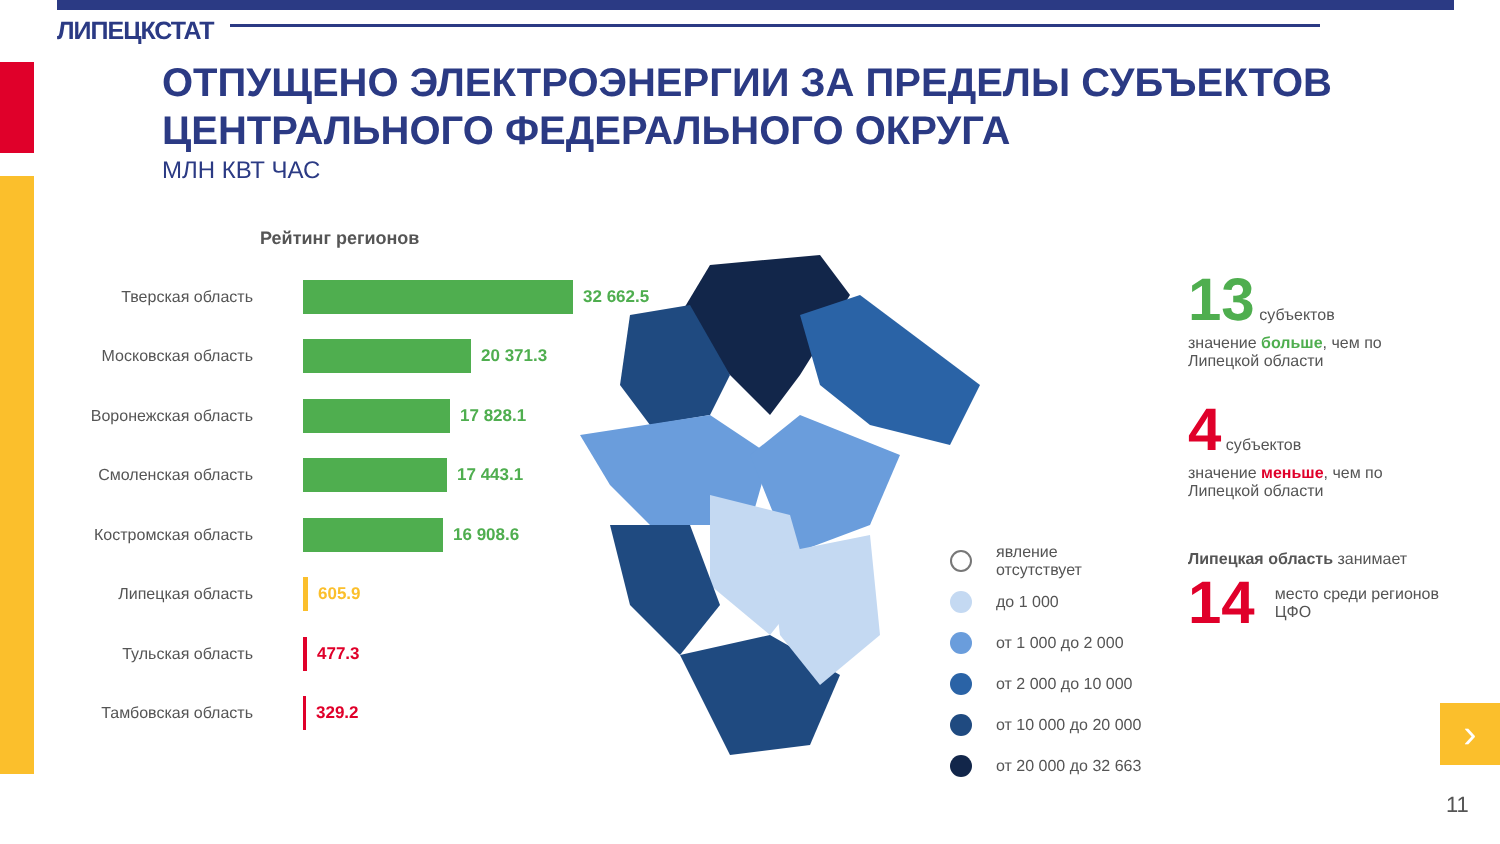ЛИПЕЦКСТАТ
ОТПУЩЕНО ЭЛЕКТРОЭНЕРГИИ ЗА ПРЕДЕЛЫ СУБЪЕКТОВ
ЦЕНТРАЛЬНОГО ФЕДЕРАЛЬНОГО ОКРУГА
МЛН КВТ ЧАС
Рейтинг регионов
Тверская область 32 662.5
Московская область 20 371.3
Воронежская область 17 828.1
Смоленская область 17 443.1
Костромская область 16 908.6
Липецкая область 605.9
Тульская область 477.3
Тамбовская область 329.2
явление
отсутствует
до 1 000
от 1 000 до 2 000
от 2 000 до 10 000
от 10 000 до 20 000
от 20 000 до 32 663
13 субъектов
значение больше, чем по Липецкой области
4 субъектов
значение меньше, чем по Липецкой области
Липецкая область занимает
14 место среди регионов ЦФО
›
11